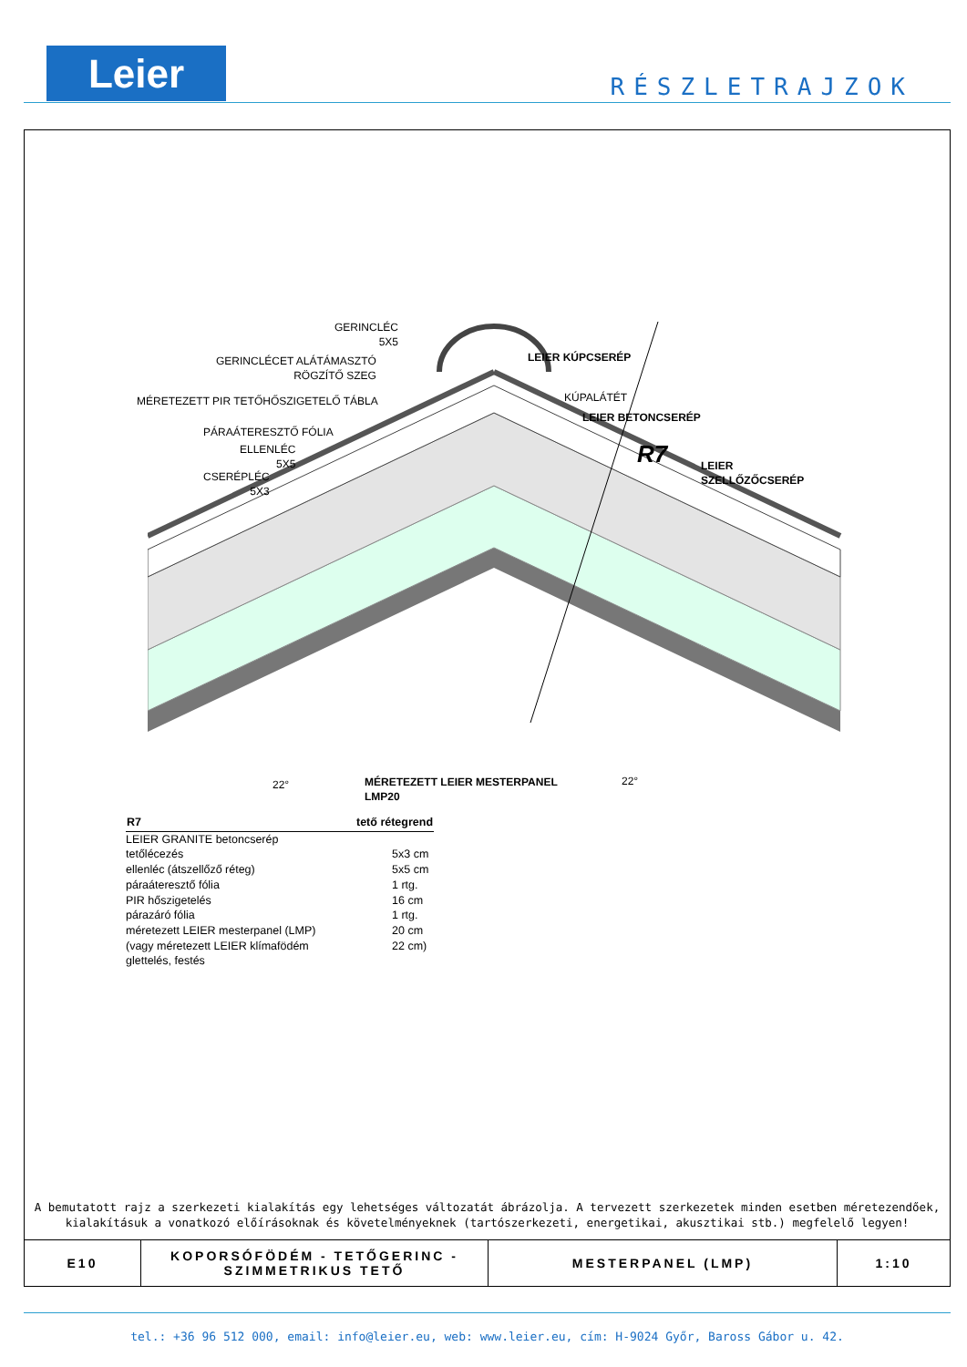Leier RÉSZLETRAJZOK
GERINCLÉC
5X5
GERINCLÉCET ALÁTÁMASZTÓ
RÖGZÍTŐ SZEG
MÉRETEZETT PIR TETŐHŐSZIGETELŐ TÁBLA
PÁRAÁTERESZTŐ FÓLIA
ELLENLÉC
5X5
CSERÉPLÉC
5X3
LEIER KÚPCSERÉP
KÚPALÁTÉT
LEIER BETONCSERÉP
R7
LEIER
SZELLŐZŐCSERÉP
22°
MÉRETEZETT LEIER MESTERPANEL
LMP20
22°
A bemutatott rajz a szerkezeti kialakítás egy lehetséges változatát ábrázolja. A tervezett szerkezetek minden esetben méretezendőek,
kialakításuk a vonatkozó előírásoknak és követelményeknek (tartószerkezeti, energetikai, akusztikai stb.) megfelelő legyen!
| E10 | KOPORSÓFÖDÉM - TETŐGERINC - SZIMMETRIKUS TETŐ | MESTERPANEL (LMP) | 1:10 |
| R7 | tető rétegrend |
| --- | --- |
| LEIER GRANITE betoncserép | |
| tetőlécezés | 5x3 cm |
| ellenléc (átszellőző réteg) | 5x5 cm |
| páraáteresztő fólia | 1 rtg. |
| PIR hőszigetelés | 16 cm |
| párazáró fólia | 1 rtg. |
| méretezett LEIER mesterpanel (LMP) | 20 cm |
| (vagy méretezett LEIER klímafödém | 22 cm) |
| glettelés, festés | |
tel.: +36 96 512 000, email: info@leier.eu, web: www.leier.eu, cím: H-9024 Győr, Baross Gábor u. 42.